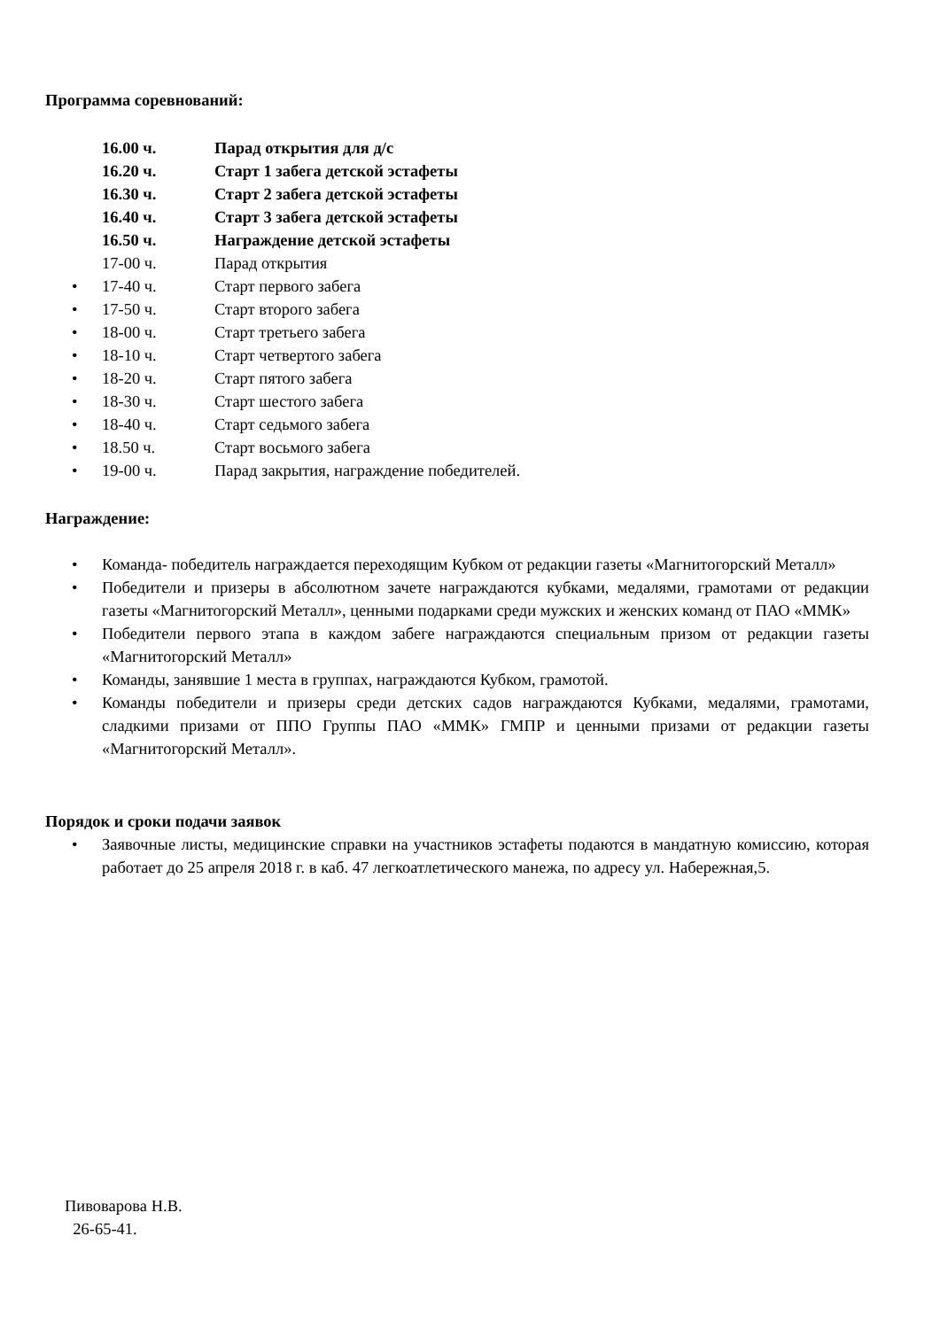Программа соревнований:
16.00 ч. Парад открытия для д/с
16.20 ч. Старт 1 забега детской эстафеты
16.30 ч. Старт 2 забега детской эстафеты
16.40 ч. Старт 3 забега детской эстафеты
16.50 ч. Награждение детской эстафеты
17-00 ч. Парад открытия
• 17-40 ч. Старт первого забега
• 17-50 ч. Старт второго забега
• 18-00 ч. Старт третьего забега
• 18-10 ч. Старт четвертого забега
• 18-20 ч. Старт пятого забега
• 18-30 ч. Старт шестого забега
• 18-40 ч. Старт седьмого забега
• 18.50 ч. Старт восьмого забега
• 19-00 ч. Парад закрытия, награждение победителей.
Награждение:
• Команда- победитель награждается переходящим Кубком от редакции газеты «Магнитогорский Металл»
• Победители и призеры в абсолютном зачете награждаются кубками, медалями, грамотами от редакции газеты «Магнитогорский Металл», ценными подарками среди мужских и женских команд от ПАО «ММК»
• Победители первого этапа в каждом забеге награждаются специальным призом от редакции газеты «Магнитогорский Металл»
• Команды, занявшие 1 места в группах, награждаются Кубком, грамотой.
• Команды победители и призеры среди детских садов награждаются Кубками, медалями, грамотами, сладкими призами от ППО Группы ПАО «ММК» ГМПР и ценными призами от редакции газеты «Магнитогорский Металл».
Порядок и сроки подачи заявок
• Заявочные листы, медицинские справки на участников эстафеты подаются в мандатную комиссию, которая работает до 25 апреля 2018 г. в каб. 47 легкоатлетического манежа, по адресу ул. Набережная,5.
Пивоварова Н.В.
26-65-41.